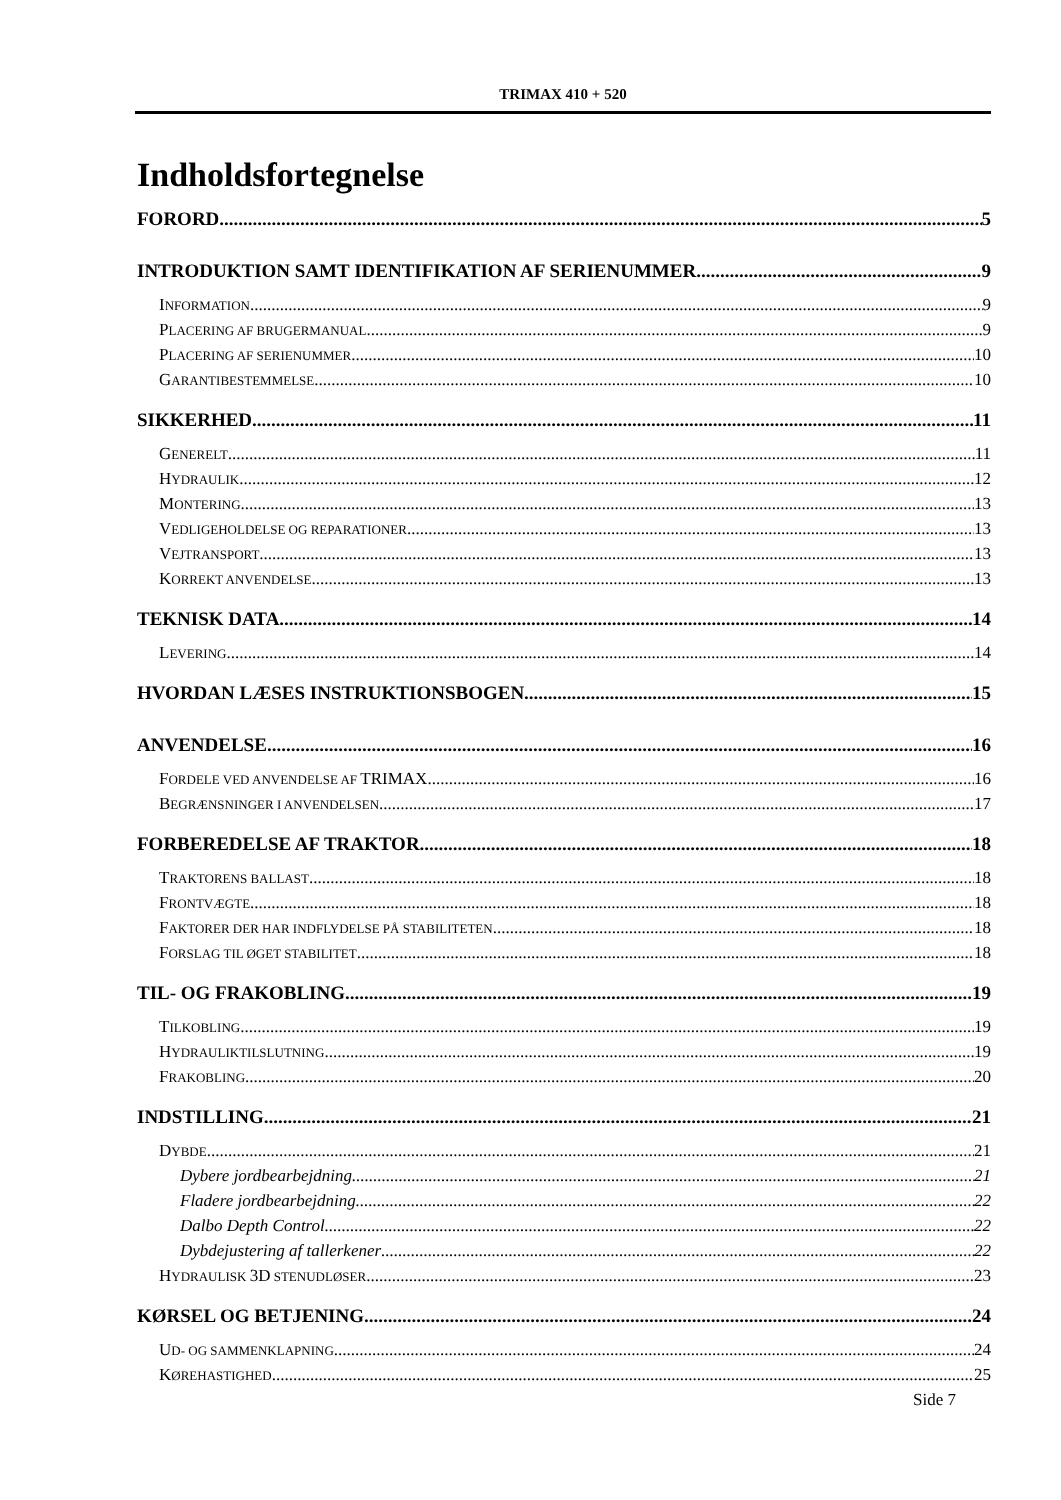TRIMAX 410 + 520
Indholdsfortegnelse
FORORD 5
INTRODUKTION SAMT IDENTIFIKATION AF SERIENUMMER 9
INFORMATION 9
PLACERING AF BRUGERMANUAL 9
PLACERING AF SERIENUMMER 10
GARANTIBESTEMMELSE 10
SIKKERHED 11
GENERELT 11
HYDRAULIK 12
MONTERING 13
VEDLIGEHOLDELSE OG REPARATIONER 13
VEJTRANSPORT 13
KORREKT ANVENDELSE 13
TEKNISK DATA 14
LEVERING 14
HVORDAN LÆSES INSTRUKTIONSBOGEN 15
ANVENDELSE 16
FORDELE VED ANVENDELSE AF TRIMAX 16
BEGRÆNSNINGER I ANVENDELSEN 17
FORBEREDELSE AF TRAKTOR 18
TRAKTORENS BALLAST 18
FRONTVÆGTE 18
FAKTORER DER HAR INDFLYDELSE PÅ STABILITETEN 18
FORSLAG TIL ØGET STABILITET 18
TIL- OG FRAKOBLING 19
TILKOBLING 19
HYDRAULIKTILSLUTNING 19
FRAKOBLING 20
INDSTILLING 21
DYBDE 21
Dybere jordbearbejdning 21
Fladere jordbearbejdning 22
Dalbo Depth Control 22
Dybdejustering af tallerkener 22
HYDRAULISK 3D STENUDLØSER 23
KØRSEL OG BETJENING 24
UD- OG SAMMENKLAPNING 24
KØREHASTIGHED 25
Side 7